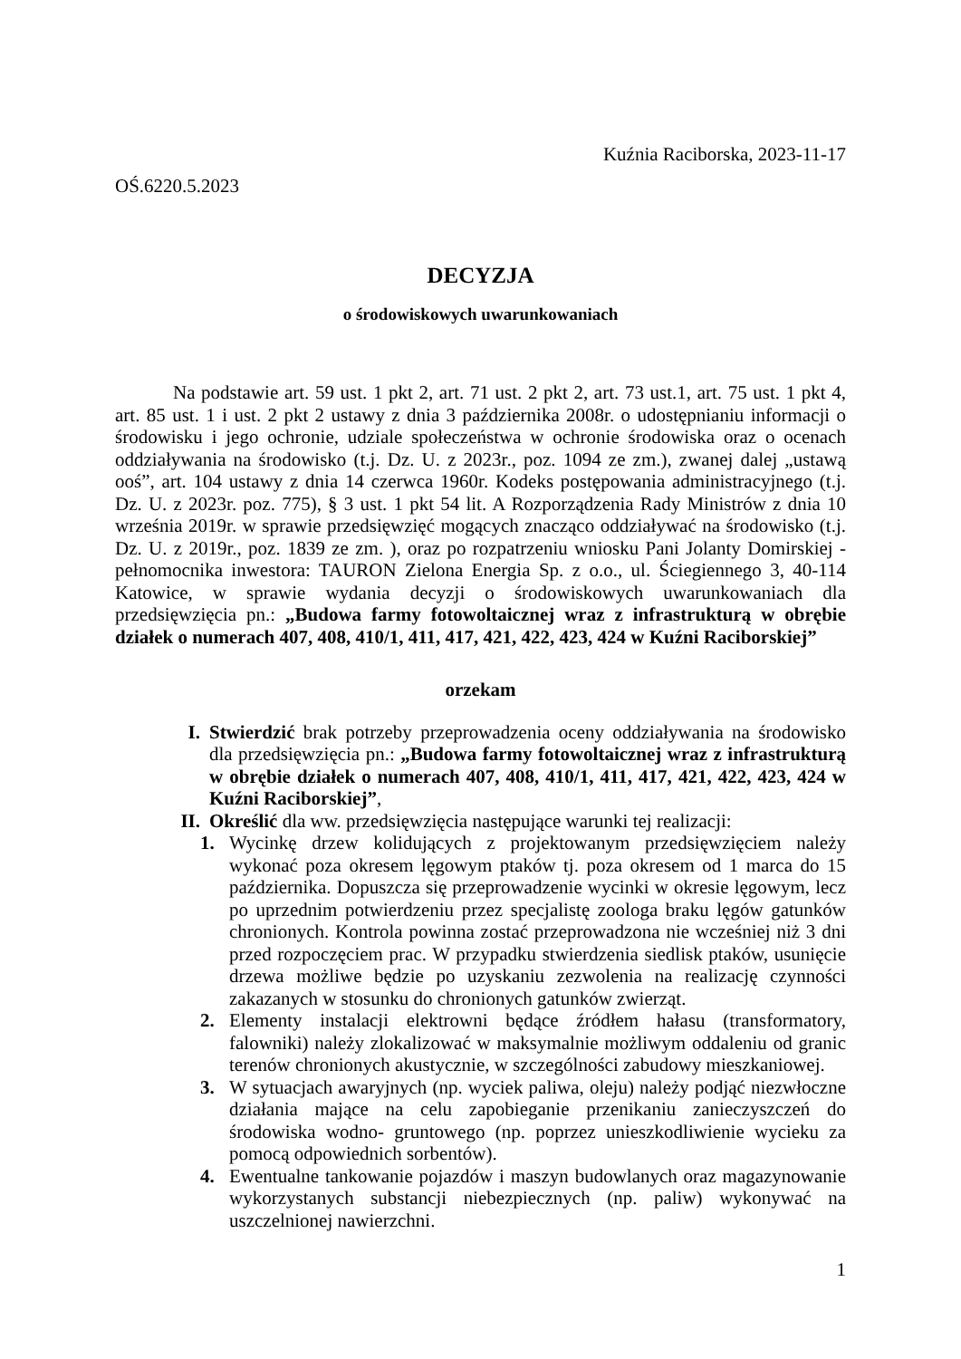Kuźnia Raciborska, 2023-11-17
OŚ.6220.5.2023
DECYZJA
o środowiskowych uwarunkowaniach
Na podstawie art. 59 ust. 1 pkt 2, art. 71 ust. 2 pkt 2, art. 73 ust.1, art. 75 ust. 1 pkt 4, art. 85 ust. 1 i ust. 2 pkt 2 ustawy z dnia 3 października 2008r. o udostępnianiu informacji o środowisku i jego ochronie, udziale społeczeństwa w ochronie środowiska oraz o ocenach oddziaływania na środowisko (t.j. Dz. U. z 2023r., poz. 1094 ze zm.), zwanej dalej „ustawą ooś”, art. 104 ustawy z dnia 14 czerwca 1960r. Kodeks postępowania administracyjnego (t.j. Dz. U. z 2023r. poz. 775), § 3 ust. 1 pkt 54 lit. A Rozporządzenia Rady Ministrów z dnia 10 września 2019r. w sprawie przedsięwzięć mogących znacząco oddziaływać na środowisko (t.j. Dz. U. z 2019r., poz. 1839 ze zm. ), oraz po rozpatrzeniu wniosku Pani Jolanty Domirskiej - pełnomocnika inwestora: TAURON Zielona Energia Sp. z o.o., ul. Ściegiennego 3, 40-114 Katowice, w sprawie wydania decyzji o środowiskowych uwarunkowaniach dla przedsięwzięcia pn.: „Budowa farmy fotowoltaicznej wraz z infrastrukturą w obrębie działek o numerach 407, 408, 410/1, 411, 417, 421, 422, 423, 424 w Kuźni Raciborskiej”
orzekam
I. Stwierdzić brak potrzeby przeprowadzenia oceny oddziaływania na środowisko dla przedsięwzięcia pn.: „Budowa farmy fotowoltaicznej wraz z infrastrukturą w obrębie działek o numerach 407, 408, 410/1, 411, 417, 421, 422, 423, 424 w Kuźni Raciborskiej”,
II.
Określić dla ww. przedsięwzięcia następujące warunki tej realizacji:
1. Wycinkę drzew kolidujących z projektowanym przedsięwzięciem należy wykonać poza okresem lęgowym ptaków tj. poza okresem od 1 marca do 15 października. Dopuszcza się przeprowadzenie wycinki w okresie lęgowym, lecz po uprzednim potwierdzeniu przez specjalistę zoologa braku lęgów gatunków chronionych. Kontrola powinna zostać przeprowadzona nie wcześniej niż 3 dni przed rozpoczęciem prac. W przypadku stwierdzenia siedlisk ptaków, usunięcie drzewa możliwe będzie po uzyskaniu zezwolenia na realizację czynności zakazanych w stosunku do chronionych gatunków zwierząt.
2. Elementy instalacji elektrowni będące źródłem hałasu (transformatory, falowniki) należy zlokalizować w maksymalnie możliwym oddaleniu od granic terenów chronionych akustycznie, w szczególności zabudowy mieszkaniowej.
3. W sytuacjach awaryjnych (np. wyciek paliwa, oleju) należy podjąć niezwłoczne działania mające na celu zapobieganie przenikaniu zanieczyszczeń do środowiska wodno- gruntowego (np. poprzez unieszkodliwienie wycieku za pomocą odpowiednich sorbentów).
4. Ewentualne tankowanie pojazdów i maszyn budowlanych oraz magazynowanie wykorzystanych substancji niebezpiecznych (np. paliw) wykonywać na uszczelnionej nawierzchni.
1